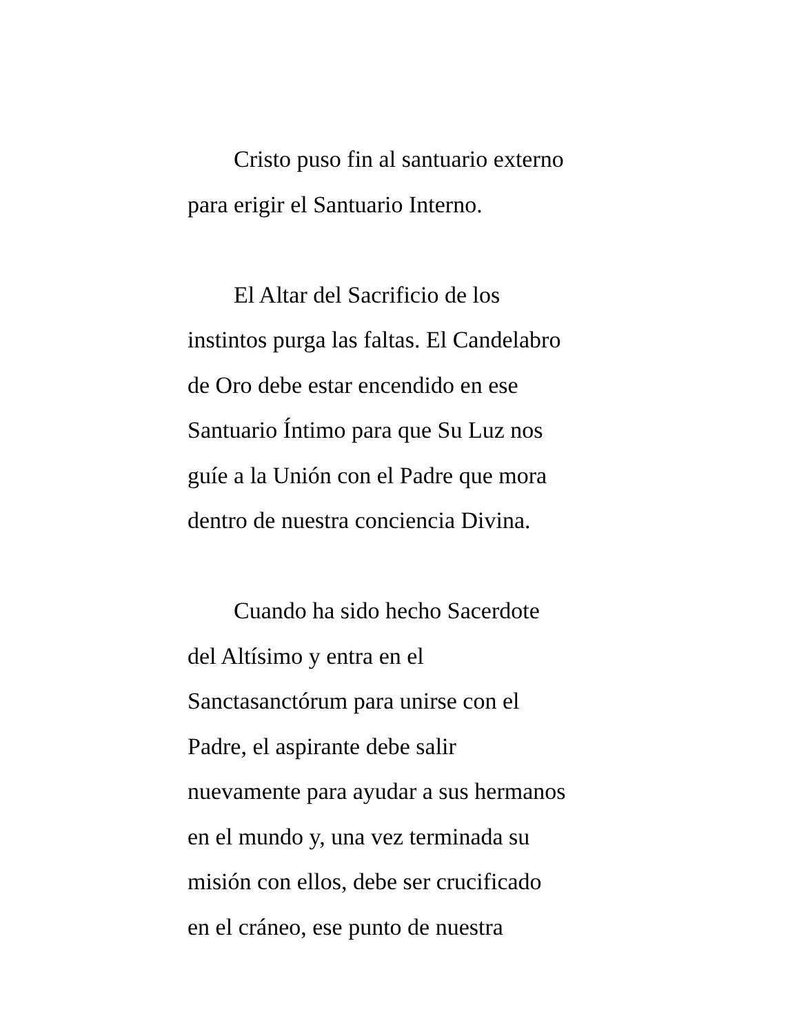Cristo puso fin al santuario externo
para erigir el Santuario Interno.
El Altar del Sacrificio de los
instintos purga las faltas. El Candelabro
de Oro debe estar encendido en ese
Santuario Íntimo para que Su Luz nos
guíe a la Unión con el Padre que mora
dentro de nuestra conciencia Divina.
Cuando ha sido hecho Sacerdote
del Altísimo y entra en el
Sanctasanctórum para unirse con el
Padre, el aspirante debe salir
nuevamente para ayudar a sus hermanos
en el mundo y, una vez terminada su
misión con ellos, debe ser crucificado
en el cráneo, ese punto de nuestra